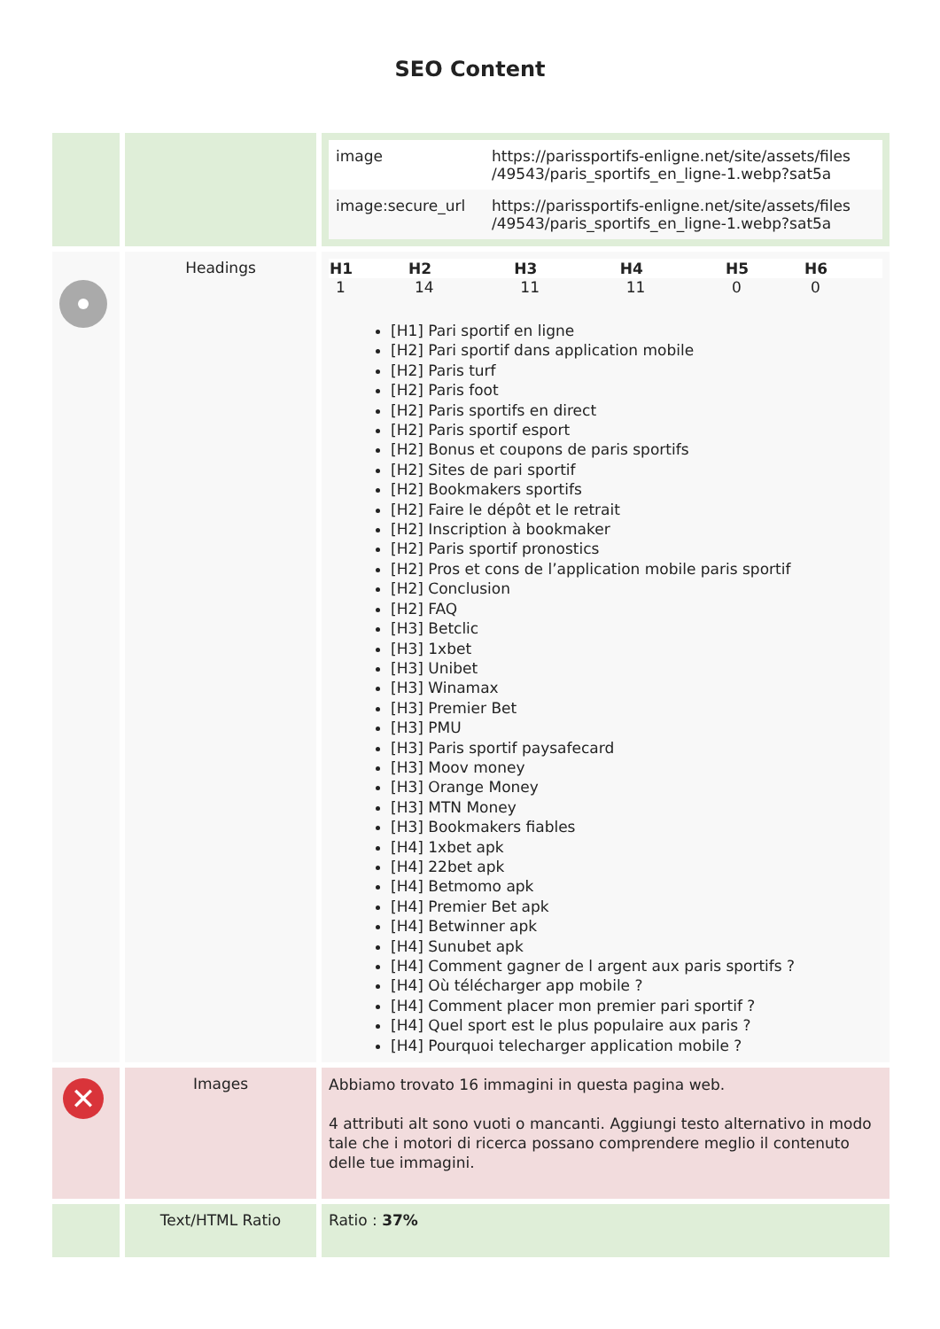SEO Content
| | | / image / https://parissportifs-enligne.net/site/assets/files /49543/paris_sportifs_en_ligne-1.webp?sat5a / / image:secure_url / https://parissportifs-enligne.net/site/assets/files /49543/paris_sportifs_en_ligne-1.webp?sat5a / |
| | Headings | / H1 / H2 / H3 / H4 / H5 / H6 / / --- / --- / --- / --- / --- / --- / / 1 / 14 / 11 / 11 / 0 / 0 / [H1] Pari sportif en ligne [H2] Pari sportif dans application mobile [H2] Paris turf [H2] Paris foot [H2] Paris sportifs en direct [H2] Paris sportif esport [H2] Bonus et coupons de paris sportifs [H2] Sites de pari sportif [H2] Bookmakers sportifs [H2] Faire le dépôt et le retrait [H2] Inscription à bookmaker [H2] Paris sportif pronostics [H2] Pros et cons de l’application mobile paris sportif [H2] Conclusion [H2] FAQ [H3] Betclic [H3] 1xbet [H3] Unibet [H3] Winamax [H3] Premier Bet [H3] PMU [H3] Paris sportif paysafecard [H3] Moov money [H3] Orange Money [H3] MTN Money [H3] Bookmakers fiables [H4] 1xbet apk [H4] 22bet apk [H4] Betmomo apk [H4] Premier Bet apk [H4] Betwinner apk [H4] Sunubet apk [H4] Comment gagner de l argent aux paris sportifs ? [H4] Où télécharger app mobile ? [H4] Comment placer mon premier pari sportif ? [H4] Quel sport est le plus populaire aux paris ? [H4] Pourquoi telecharger application mobile ? |
| ✕ | Images | Abbiamo trovato 16 immagini in questa pagina web. 4 attributi alt sono vuoti o mancanti. Aggiungi testo alternativo in modo tale che i motori di ricerca possano comprendere meglio il contenuto delle tue immagini. |
| | Text/HTML Ratio | Ratio : 37% |